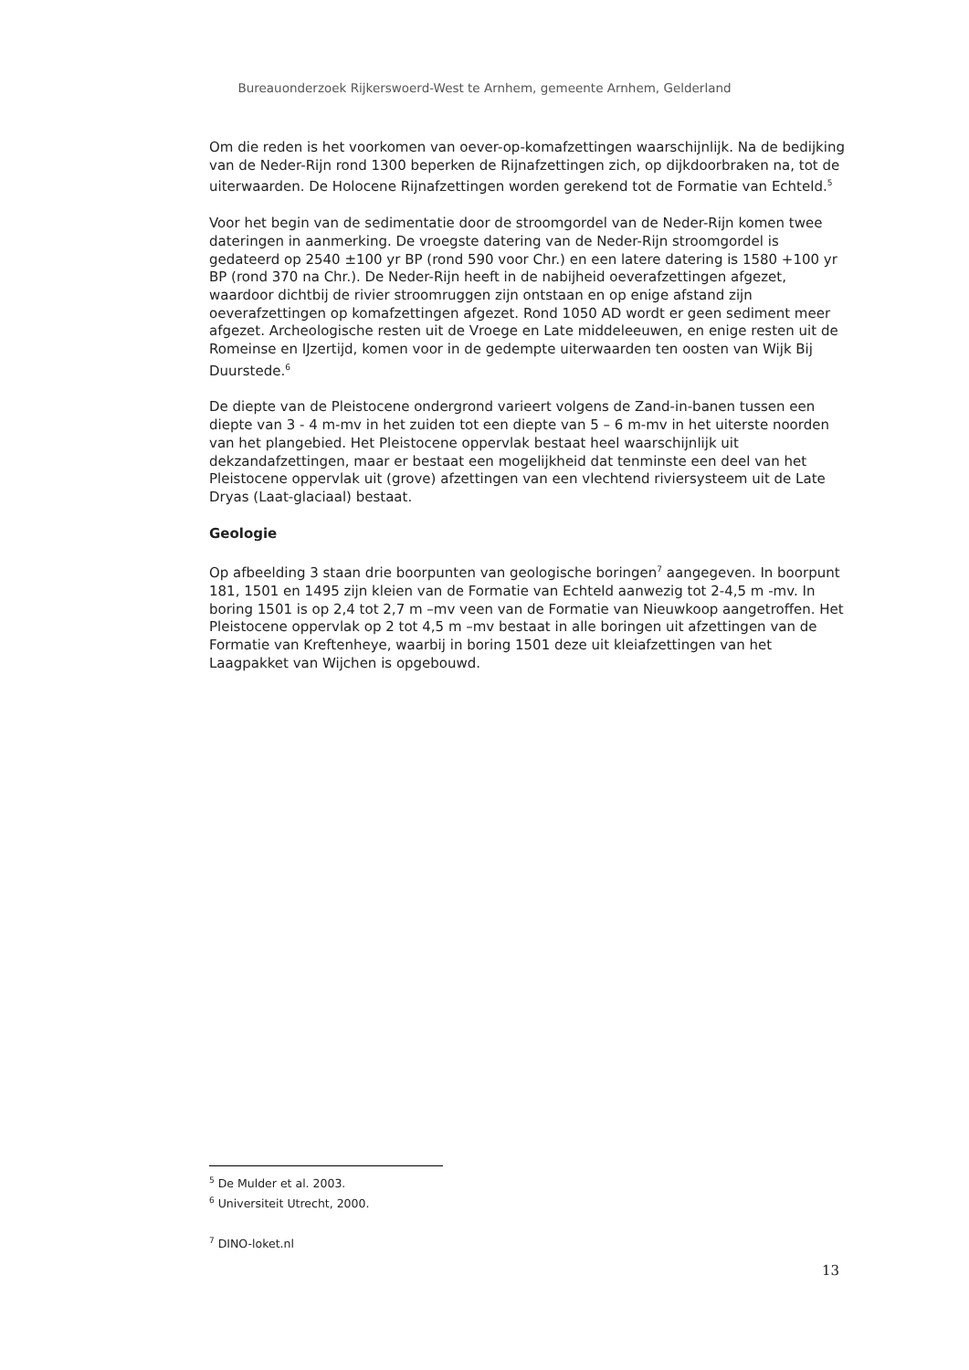Bureauonderzoek Rijkerswoerd-West te Arnhem, gemeente Arnhem, Gelderland
Om die reden is het voorkomen van oever-op-komafzettingen waarschijnlijk. Na de bedijking van de Neder-Rijn rond 1300 beperken de Rijnafzettingen zich, op dijkdoorbraken na, tot de uiterwaarden. De Holocene Rijnafzettingen worden gerekend tot de Formatie van Echteld.<sup>5</sup>
Voor het begin van de sedimentatie door de stroomgordel van de Neder-Rijn komen twee dateringen in aanmerking. De vroegste datering van de Neder-Rijn stroomgordel is gedateerd op 2540 ±100 yr BP (rond 590 voor Chr.) en een latere datering is 1580 +100 yr BP (rond 370 na Chr.). De Neder-Rijn heeft in de nabijheid oeverafzettingen afgezet, waardoor dichtbij de rivier stroomruggen zijn ontstaan en op enige afstand zijn oeverafzettingen op komafzettingen afgezet. Rond 1050 AD wordt er geen sediment meer afgezet. Archeologische resten uit de Vroege en Late middeleeuwen, en enige resten uit de Romeinse en IJzertijd, komen voor in de gedempte uiterwaarden ten oosten van Wijk Bij Duurstede.<sup>6</sup>
De diepte van de Pleistocene ondergrond varieert volgens de Zand-in-banen tussen een diepte van 3 - 4 m-mv in het zuiden tot een diepte van 5 – 6 m-mv in het uiterste noorden van het plangebied. Het Pleistocene oppervlak bestaat heel waarschijnlijk uit dekzandafzettingen, maar er bestaat een mogelijkheid dat tenminste een deel van het Pleistocene oppervlak uit (grove) afzettingen van een vlechtend riviersysteem uit de Late Dryas (Laat-glaciaal) bestaat.
Geologie
Op afbeelding 3 staan drie boorpunten van geologische boringen<sup>7</sup> aangegeven. In boorpunt 181, 1501 en 1495 zijn kleien van de Formatie van Echteld aanwezig tot 2-4,5 m -mv. In boring 1501 is op 2,4 tot 2,7 m –mv veen van de Formatie van Nieuwkoop aangetroffen. Het Pleistocene oppervlak op 2 tot 4,5 m –mv bestaat in alle boringen uit afzettingen van de Formatie van Kreftenheye, waarbij in boring 1501 deze uit kleiafzettingen van het Laagpakket van Wijchen is opgebouwd.
<sup>5</sup> De Mulder et al. 2003.
<sup>6</sup> Universiteit Utrecht, 2000.
<sup>7</sup> DINO-loket.nl
13